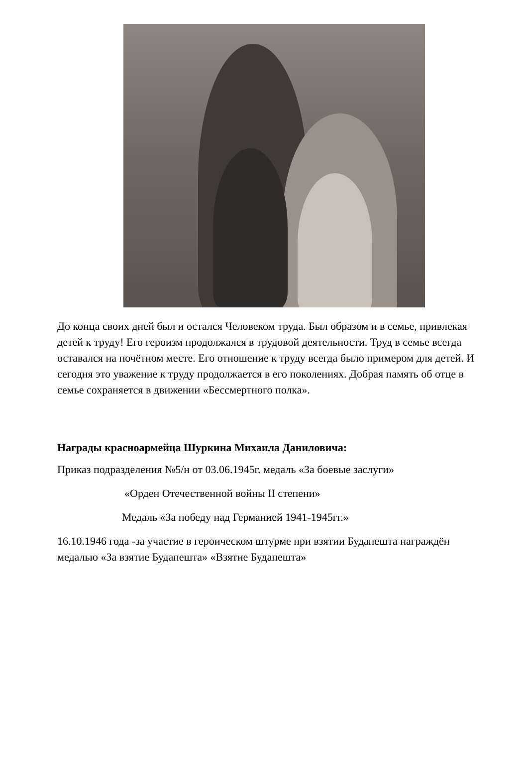До конца своих дней был и остался Человеком труда. Был образом и в семье, привлекая детей к труду! Его героизм продолжался в трудовой деятельности. Труд в семье всегда оставался на почётном месте. Его отношение к труду всегда было примером для детей. И сегодня это уважение к труду продолжается в его поколениях. Добрая память об отце в семье сохраняется в движении «Бессмертного полка».
Награды красноармейца Шуркина Михаила Даниловича:
Приказ подразделения №5/н от 03.06.1945г. медаль «За боевые заслуги»
«Орден Отечественной войны II степени»
Медаль «За победу над Германией 1941-1945гг.»
16.10.1946 года -за участие в героическом штурме при взятии Будапешта награждён медалью «За взятие Будапешта» «Взятие Будапешта»